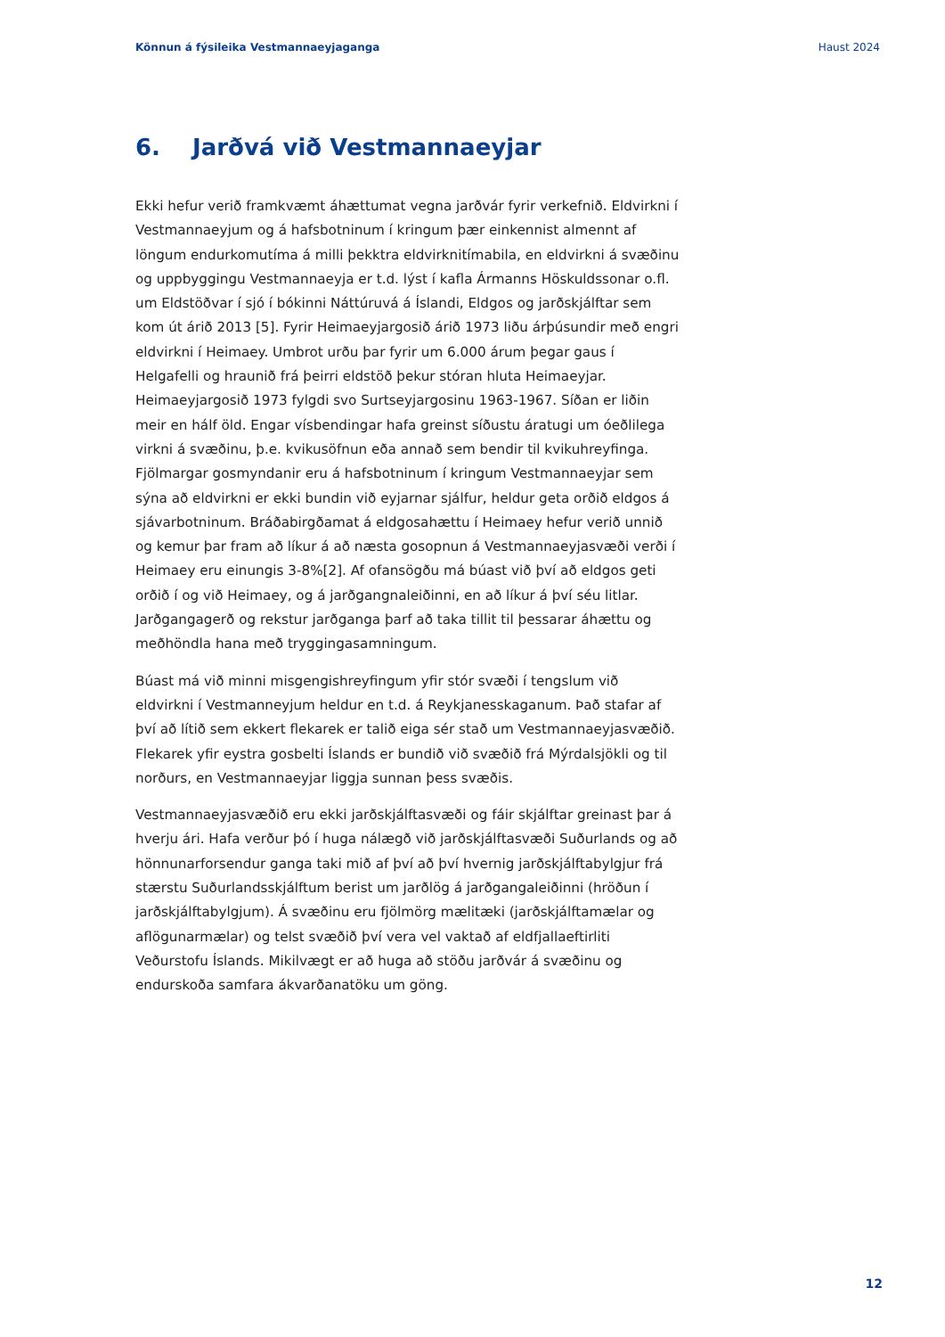Könnun á fýsileika Vestmannaeyjaganga Haust 2024
6. Jarðvá við Vestmannaeyjar
Ekki hefur verið framkvæmt áhættumat vegna jarðvár fyrir verkefnið. Eldvirkni í Vestmannaeyjum og á hafsbotninum í kringum þær einkennist almennt af löngum endurkomutíma á milli þekktra eldvirknitímabila, en eldvirkni á svæðinu og uppbyggingu Vestmannaeyja er t.d. lýst í kafla Ármanns Höskuldssonar o.fl. um Eldstöðvar í sjó í bókinni Náttúruvá á Íslandi, Eldgos og jarðskjálftar sem kom út árið 2013 [5]. Fyrir Heimaeyjargosið árið 1973 liðu árþúsundir með engri eldvirkni í Heimaey. Umbrot urðu þar fyrir um 6.000 árum þegar gaus í Helgafelli og hraunið frá þeirri eldstöð þekur stóran hluta Heimaeyjar. Heimaeyjargosið 1973 fylgdi svo Surtseyjargosinu 1963-1967. Síðan er liðin meir en hálf öld. Engar vísbendingar hafa greinst síðustu áratugi um óeðlilega virkni á svæðinu, þ.e. kvikusöfnun eða annað sem bendir til kvikuhreyfinga. Fjölmargar gosmyndanir eru á hafsbotninum í kringum Vestmannaeyjar sem sýna að eldvirkni er ekki bundin við eyjarnar sjálfur, heldur geta orðið eldgos á sjávarbotninum. Bráðabirgðamat á eldgosahættu í Heimaey hefur verið unnið og kemur þar fram að líkur á að næsta gosopnun á Vestmannaeyjasvæði verði í Heimaey eru einungis 3-8%[2]. Af ofansögðu má búast við því að eldgos geti orðið í og við Heimaey, og á jarðgangnaleiðinni, en að líkur á því séu litlar. Jarðgangagerð og rekstur jarðganga þarf að taka tillit til þessarar áhættu og meðhöndla hana með tryggingasamningum.
Búast má við minni misgengishreyfingum yfir stór svæði í tengslum við eldvirkni í Vestmanneyjum heldur en t.d. á Reykjanesskaganum. Það stafar af því að lítið sem ekkert flekarek er talið eiga sér stað um Vestmannaeyjasvæðið. Flekarek yfir eystra gosbelti Íslands er bundið við svæðið frá Mýrdalsjökli og til norðurs, en Vestmannaeyjar liggja sunnan þess svæðis.
Vestmannaeyjasvæðið eru ekki jarðskjálftasvæði og fáir skjálftar greinast þar á hverju ári. Hafa verður þó í huga nálægð við jarðskjálftasvæði Suðurlands og að hönnunarforsendur ganga taki mið af því að því hvernig jarðskjálftabylgjur frá stærstu Suðurlandsskjálftum berist um jarðlög á jarðgangaleiðinni (hröðun í jarðskjálftabylgjum). Á svæðinu eru fjölmörg mælitæki (jarðskjálftamælar og aflögunarmælar) og telst svæðið því vera vel vaktað af eldfjallaeftirliti Veðurstofu Íslands. Mikilvægt er að huga að stöðu jarðvár á svæðinu og endurskoða samfara ákvarðanatöku um göng.
12